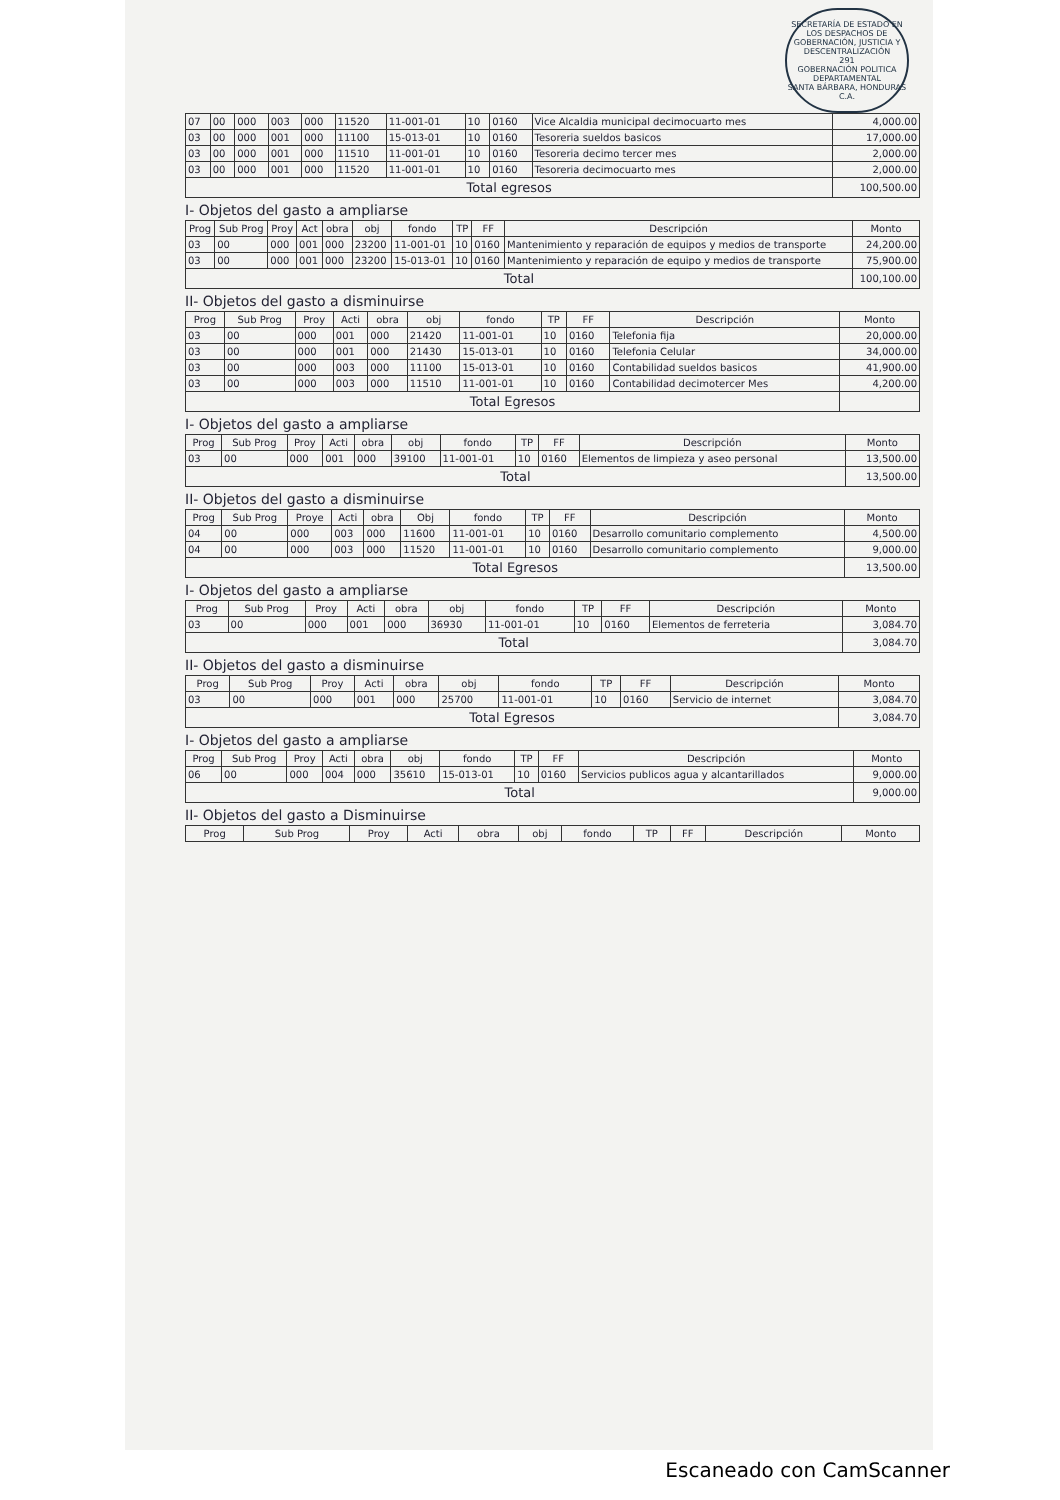SECRETARÍA DE ESTADO EN LOS DESPACHOS DE GOBERNACIÓN, JUSTICIA Y DESCENTRALIZACIÓN
291
GOBERNACIÓN POLITICA DEPARTAMENTAL
SANTA BÁRBARA, HONDURAS C.A.
| 07 | 00 | 000 | 003 | 000 | 11520 | 11-001-01 | 10 | 0160 | Vice Alcaldia municipal decimocuarto mes | 4,000.00 |
| 03 | 00 | 000 | 001 | 000 | 11100 | 15-013-01 | 10 | 0160 | Tesoreria sueldos basicos | 17,000.00 |
| 03 | 00 | 000 | 001 | 000 | 11510 | 11-001-01 | 10 | 0160 | Tesoreria decimo tercer mes | 2,000.00 |
| 03 | 00 | 000 | 001 | 000 | 11520 | 11-001-01 | 10 | 0160 | Tesoreria decimocuarto mes | 2,000.00 |
| Total egresos | | | | | | | | | | 100,500.00 |
I- Objetos del gasto a ampliarse
| Prog | Sub Prog | Proy | Act | obra | obj | fondo | TP | FF | Descripción | Monto |
| --- | --- | --- | --- | --- | --- | --- | --- | --- | --- | --- |
| 03 | 00 | 000 | 001 | 000 | 23200 | 11-001-01 | 10 | 0160 | Mantenimiento y reparación de equipos y medios de transporte | 24,200.00 |
| 03 | 00 | 000 | 001 | 000 | 23200 | 15-013-01 | 10 | 0160 | Mantenimiento y reparación de equipo y medios de transporte | 75,900.00 |
| Total | | | | | | | | | | 100,100.00 |
II- Objetos del gasto a disminuirse
| Prog | Sub Prog | Proy | Acti | obra | obj | fondo | TP | FF | Descripción | Monto |
| --- | --- | --- | --- | --- | --- | --- | --- | --- | --- | --- |
| 03 | 00 | 000 | 001 | 000 | 21420 | 11-001-01 | 10 | 0160 | Telefonia fija | 20,000.00 |
| 03 | 00 | 000 | 001 | 000 | 21430 | 15-013-01 | 10 | 0160 | Telefonia Celular | 34,000.00 |
| 03 | 00 | 000 | 003 | 000 | 11100 | 15-013-01 | 10 | 0160 | Contabilidad sueldos basicos | 41,900.00 |
| 03 | 00 | 000 | 003 | 000 | 11510 | 11-001-01 | 10 | 0160 | Contabilidad decimotercer Mes | 4,200.00 |
| Total Egresos | | | | | | | | | | |
I- Objetos del gasto a ampliarse
| Prog | Sub Prog | Proy | Acti | obra | obj | fondo | TP | FF | Descripción | Monto |
| --- | --- | --- | --- | --- | --- | --- | --- | --- | --- | --- |
| 03 | 00 | 000 | 001 | 000 | 39100 | 11-001-01 | 10 | 0160 | Elementos de limpieza y aseo personal | 13,500.00 |
| Total | | | | | | | | | | 13,500.00 |
II- Objetos del gasto a disminuirse
| Prog | Sub Prog | Proye | Acti | obra | Obj | fondo | TP | FF | Descripción | Monto |
| --- | --- | --- | --- | --- | --- | --- | --- | --- | --- | --- |
| 04 | 00 | 000 | 003 | 000 | 11600 | 11-001-01 | 10 | 0160 | Desarrollo comunitario complemento | 4,500.00 |
| 04 | 00 | 000 | 003 | 000 | 11520 | 11-001-01 | 10 | 0160 | Desarrollo comunitario complemento | 9,000.00 |
| Total Egresos | | | | | | | | | | 13,500.00 |
I- Objetos del gasto a ampliarse
| Prog | Sub Prog | Proy | Acti | obra | obj | fondo | TP | FF | Descripción | Monto |
| --- | --- | --- | --- | --- | --- | --- | --- | --- | --- | --- |
| 03 | 00 | 000 | 001 | 000 | 36930 | 11-001-01 | 10 | 0160 | Elementos de ferreteria | 3,084.70 |
| Total | | | | | | | | | | 3,084.70 |
II- Objetos del gasto a disminuirse
| Prog | Sub Prog | Proy | Acti | obra | obj | fondo | TP | FF | Descripción | Monto |
| --- | --- | --- | --- | --- | --- | --- | --- | --- | --- | --- |
| 03 | 00 | 000 | 001 | 000 | 25700 | 11-001-01 | 10 | 0160 | Servicio de internet | 3,084.70 |
| Total Egresos | | | | | | | | | | 3,084.70 |
I- Objetos del gasto a ampliarse
| Prog | Sub Prog | Proy | Acti | obra | obj | fondo | TP | FF | Descripción | Monto |
| --- | --- | --- | --- | --- | --- | --- | --- | --- | --- | --- |
| 06 | 00 | 000 | 004 | 000 | 35610 | 15-013-01 | 10 | 0160 | Servicios publicos agua y alcantarillados | 9,000.00 |
| Total | | | | | | | | | | 9,000.00 |
II- Objetos del gasto a Disminuirse
| Prog | Sub Prog | Proy | Acti | obra | obj | fondo | TP | FF | Descripción | Monto |
| --- | --- | --- | --- | --- | --- | --- | --- | --- | --- | --- |
Escaneado con CamScanner